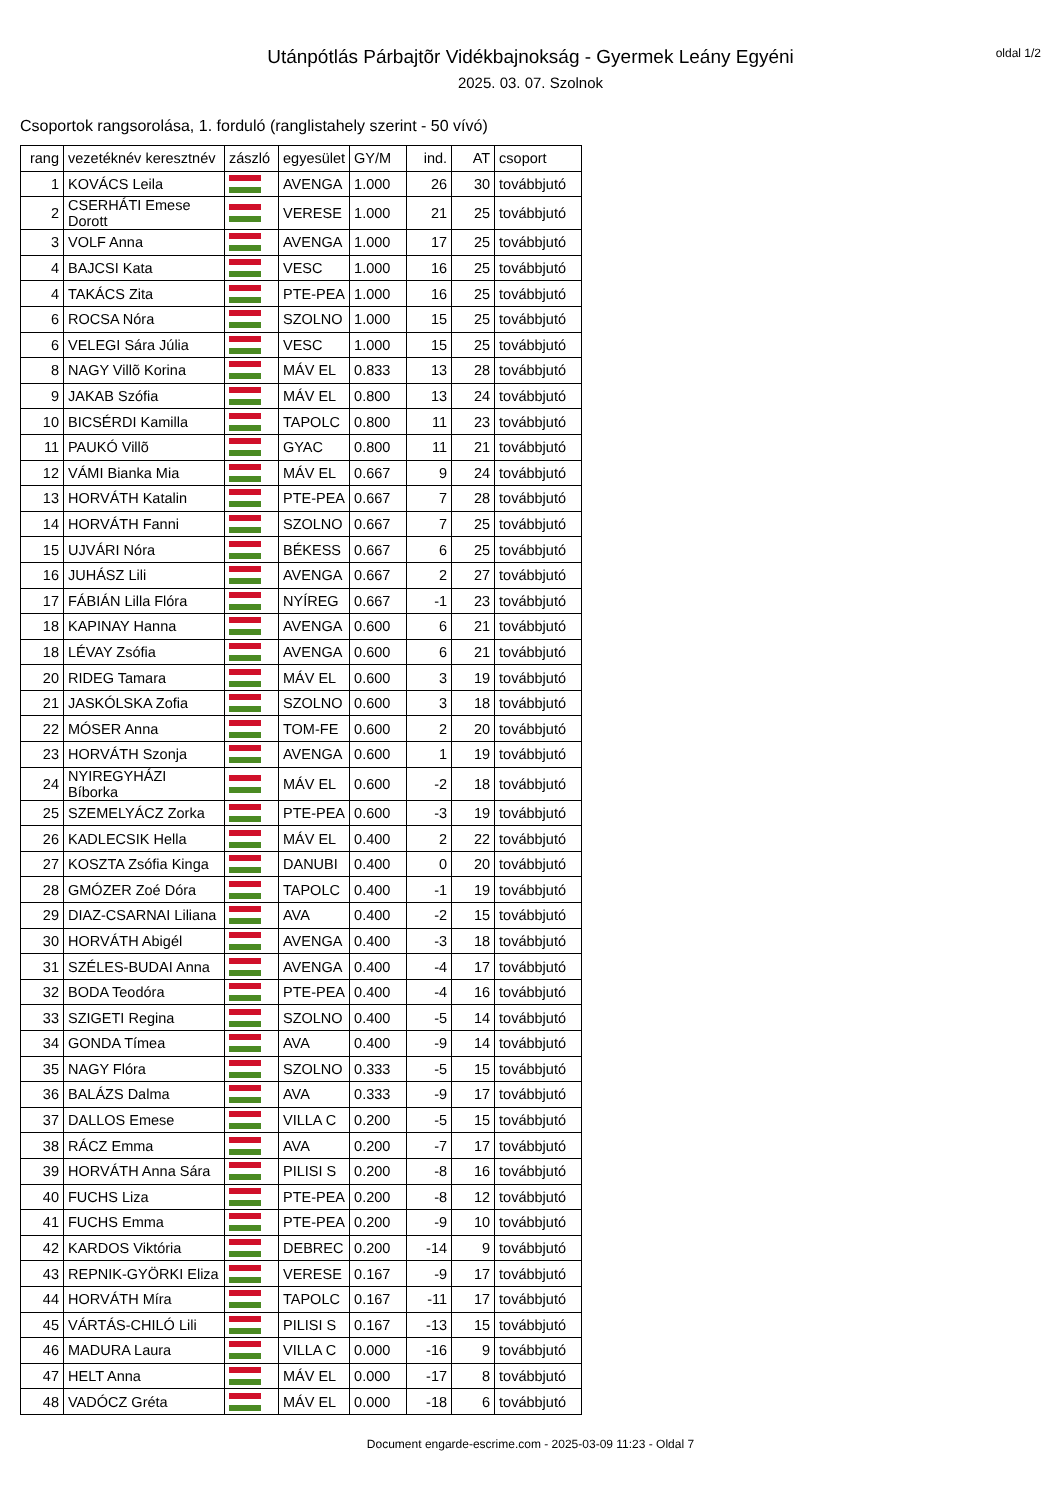oldal 1/2
Utánpótlás Párbajtõr Vidékbajnokság - Gyermek Leány Egyéni
2025. 03. 07. Szolnok
Csoportok rangsorolása, 1. forduló (ranglistahely szerint - 50 vívó)
| rang | vezetéknév keresztnév | zászló | egyesület | GY/M | ind. | AT | csoport |
| --- | --- | --- | --- | --- | --- | --- | --- |
| 1 | KOVÁCS Leila | | AVENGA | 1.000 | 26 | 30 | továbbjutó |
| 2 | CSERHÁTI Emese Dorott | | VERESE | 1.000 | 21 | 25 | továbbjutó |
| 3 | VOLF Anna | | AVENGA | 1.000 | 17 | 25 | továbbjutó |
| 4 | BAJCSI Kata | | VESC | 1.000 | 16 | 25 | továbbjutó |
| 4 | TAKÁCS Zita | | PTE-PEA | 1.000 | 16 | 25 | továbbjutó |
| 6 | ROCSA Nóra | | SZOLNO | 1.000 | 15 | 25 | továbbjutó |
| 6 | VELEGI Sára Júlia | | VESC | 1.000 | 15 | 25 | továbbjutó |
| 8 | NAGY Villõ Korina | | MÁV EL | 0.833 | 13 | 28 | továbbjutó |
| 9 | JAKAB Szófia | | MÁV EL | 0.800 | 13 | 24 | továbbjutó |
| 10 | BICSÉRDI Kamilla | | TAPOLC | 0.800 | 11 | 23 | továbbjutó |
| 11 | PAUKÓ Villõ | | GYAC | 0.800 | 11 | 21 | továbbjutó |
| 12 | VÁMI Bianka Mia | | MÁV EL | 0.667 | 9 | 24 | továbbjutó |
| 13 | HORVÁTH Katalin | | PTE-PEA | 0.667 | 7 | 28 | továbbjutó |
| 14 | HORVÁTH Fanni | | SZOLNO | 0.667 | 7 | 25 | továbbjutó |
| 15 | UJVÁRI Nóra | | BÉKESS | 0.667 | 6 | 25 | továbbjutó |
| 16 | JUHÁSZ Lili | | AVENGA | 0.667 | 2 | 27 | továbbjutó |
| 17 | FÁBIÁN Lilla Flóra | | NYÍREG | 0.667 | -1 | 23 | továbbjutó |
| 18 | KAPINAY Hanna | | AVENGA | 0.600 | 6 | 21 | továbbjutó |
| 18 | LÉVAY Zsófia | | AVENGA | 0.600 | 6 | 21 | továbbjutó |
| 20 | RIDEG Tamara | | MÁV EL | 0.600 | 3 | 19 | továbbjutó |
| 21 | JASKÓLSKA Zofia | | SZOLNO | 0.600 | 3 | 18 | továbbjutó |
| 22 | MÓSER Anna | | TOM-FE | 0.600 | 2 | 20 | továbbjutó |
| 23 | HORVÁTH Szonja | | AVENGA | 0.600 | 1 | 19 | továbbjutó |
| 24 | NYIREGYHÁZI Bíborka | | MÁV EL | 0.600 | -2 | 18 | továbbjutó |
| 25 | SZEMELYÁCZ Zorka | | PTE-PEA | 0.600 | -3 | 19 | továbbjutó |
| 26 | KADLECSIK Hella | | MÁV EL | 0.400 | 2 | 22 | továbbjutó |
| 27 | KOSZTA Zsófia Kinga | | DANUBI | 0.400 | 0 | 20 | továbbjutó |
| 28 | GMÓZER Zoé Dóra | | TAPOLC | 0.400 | -1 | 19 | továbbjutó |
| 29 | DIAZ-CSARNAI Liliana | | AVA | 0.400 | -2 | 15 | továbbjutó |
| 30 | HORVÁTH Abigél | | AVENGA | 0.400 | -3 | 18 | továbbjutó |
| 31 | SZÉLES-BUDAI Anna | | AVENGA | 0.400 | -4 | 17 | továbbjutó |
| 32 | BODA Teodóra | | PTE-PEA | 0.400 | -4 | 16 | továbbjutó |
| 33 | SZIGETI Regina | | SZOLNO | 0.400 | -5 | 14 | továbbjutó |
| 34 | GONDA Tímea | | AVA | 0.400 | -9 | 14 | továbbjutó |
| 35 | NAGY Flóra | | SZOLNO | 0.333 | -5 | 15 | továbbjutó |
| 36 | BALÁZS Dalma | | AVA | 0.333 | -9 | 17 | továbbjutó |
| 37 | DALLOS Emese | | VILLA C | 0.200 | -5 | 15 | továbbjutó |
| 38 | RÁCZ Emma | | AVA | 0.200 | -7 | 17 | továbbjutó |
| 39 | HORVÁTH Anna Sára | | PILISI S | 0.200 | -8 | 16 | továbbjutó |
| 40 | FUCHS Liza | | PTE-PEA | 0.200 | -8 | 12 | továbbjutó |
| 41 | FUCHS Emma | | PTE-PEA | 0.200 | -9 | 10 | továbbjutó |
| 42 | KARDOS Viktória | | DEBREC | 0.200 | -14 | 9 | továbbjutó |
| 43 | REPNIK-GYÖRKI Eliza | | VERESE | 0.167 | -9 | 17 | továbbjutó |
| 44 | HORVÁTH Míra | | TAPOLC | 0.167 | -11 | 17 | továbbjutó |
| 45 | VÁRTÁS-CHILÓ Lili | | PILISI S | 0.167 | -13 | 15 | továbbjutó |
| 46 | MADURA Laura | | VILLA C | 0.000 | -16 | 9 | továbbjutó |
| 47 | HELT Anna | | MÁV EL | 0.000 | -17 | 8 | továbbjutó |
| 48 | VADÓCZ Gréta | | MÁV EL | 0.000 | -18 | 6 | továbbjutó |
Document engarde-escrime.com - 2025-03-09 11:23 - Oldal 7